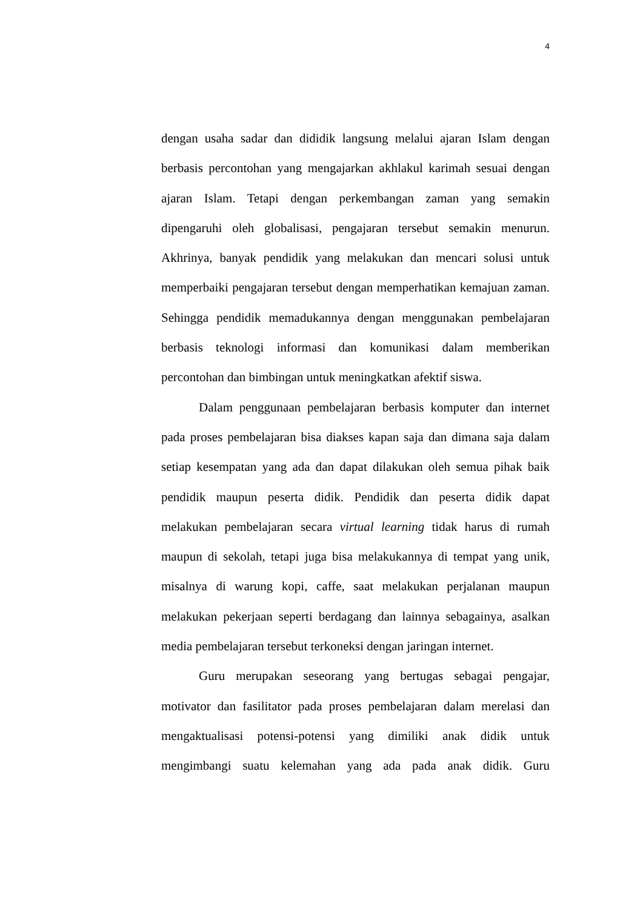4
dengan usaha sadar dan dididik langsung melalui ajaran Islam dengan berbasis percontohan yang mengajarkan akhlakul karimah sesuai dengan ajaran Islam. Tetapi dengan perkembangan zaman yang semakin dipengaruhi oleh globalisasi, pengajaran tersebut semakin menurun. Akhrinya, banyak pendidik yang melakukan dan mencari solusi untuk memperbaiki pengajaran tersebut dengan memperhatikan kemajuan zaman. Sehingga pendidik memadukannya dengan menggunakan pembelajaran berbasis teknologi informasi dan komunikasi dalam memberikan percontohan dan bimbingan untuk meningkatkan afektif siswa.
Dalam penggunaan pembelajaran berbasis komputer dan internet pada proses pembelajaran bisa diakses kapan saja dan dimana saja dalam setiap kesempatan yang ada dan dapat dilakukan oleh semua pihak baik pendidik maupun peserta didik. Pendidik dan peserta didik dapat melakukan pembelajaran secara virtual learning tidak harus di rumah maupun di sekolah, tetapi juga bisa melakukannya di tempat yang unik, misalnya di warung kopi, caffe, saat melakukan perjalanan maupun melakukan pekerjaan seperti berdagang dan lainnya sebagainya, asalkan media pembelajaran tersebut terkoneksi dengan jaringan internet.
Guru merupakan seseorang yang bertugas sebagai pengajar, motivator dan fasilitator pada proses pembelajaran dalam merelasi dan mengaktualisasi potensi-potensi yang dimiliki anak didik untuk mengimbangi suatu kelemahan yang ada pada anak didik. Guru